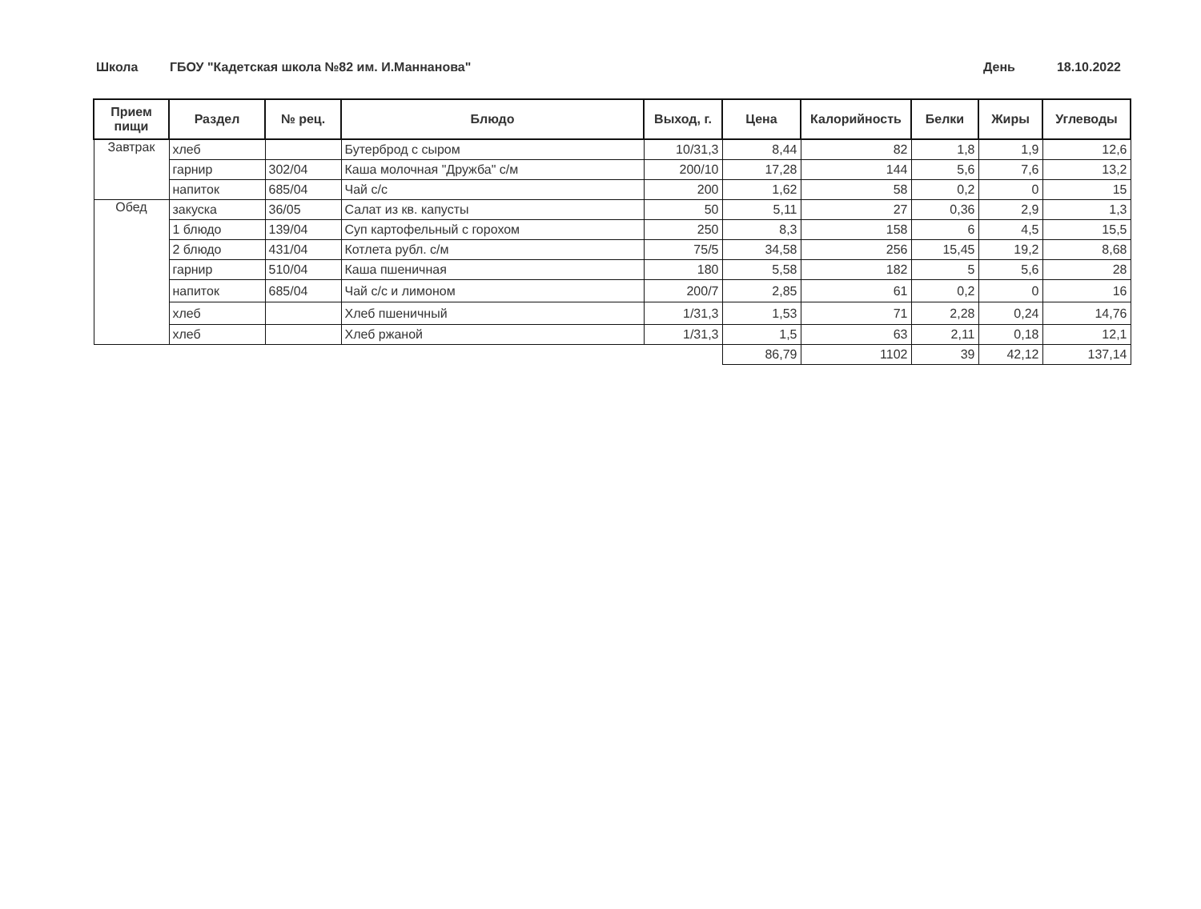Школа ГБОУ "Кадетская школа №82 им. И.Маннанова" День 18.10.2022
| Прием пищи | Раздел | № рец. | Блюдо | Выход, г. | Цена | Калорийность | Белки | Жиры | Углеводы |
| --- | --- | --- | --- | --- | --- | --- | --- | --- | --- |
| Завтрак | хлеб | | Бутерброд с сыром | 10/31,3 | 8,44 | 82 | 1,8 | 1,9 | 12,6 |
| | гарнир | 302/04 | Каша молочная "Дружба" с/м | 200/10 | 17,28 | 144 | 5,6 | 7,6 | 13,2 |
| | напиток | 685/04 | Чай с/с | 200 | 1,62 | 58 | 0,2 | 0 | 15 |
| Обед | закуска | 36/05 | Салат из кв. капусты | 50 | 5,11 | 27 | 0,36 | 2,9 | 1,3 |
| | 1 блюдо | 139/04 | Суп картофельный с горохом | 250 | 8,3 | 158 | 6 | 4,5 | 15,5 |
| | 2 блюдо | 431/04 | Котлета рубл. с/м | 75/5 | 34,58 | 256 | 15,45 | 19,2 | 8,68 |
| | гарнир | 510/04 | Каша пшеничная | 180 | 5,58 | 182 | 5 | 5,6 | 28 |
| | напиток | 685/04 | Чай с/с и лимоном | 200/7 | 2,85 | 61 | 0,2 | 0 | 16 |
| | хлеб | | Хлеб пшеничный | 1/31,3 | 1,53 | 71 | 2,28 | 0,24 | 14,76 |
| | хлеб | | Хлеб ржаной | 1/31,3 | 1,5 | 63 | 2,11 | 0,18 | 12,1 |
| | | | | | 86,79 | 1102 | 39 | 42,12 | 137,14 |